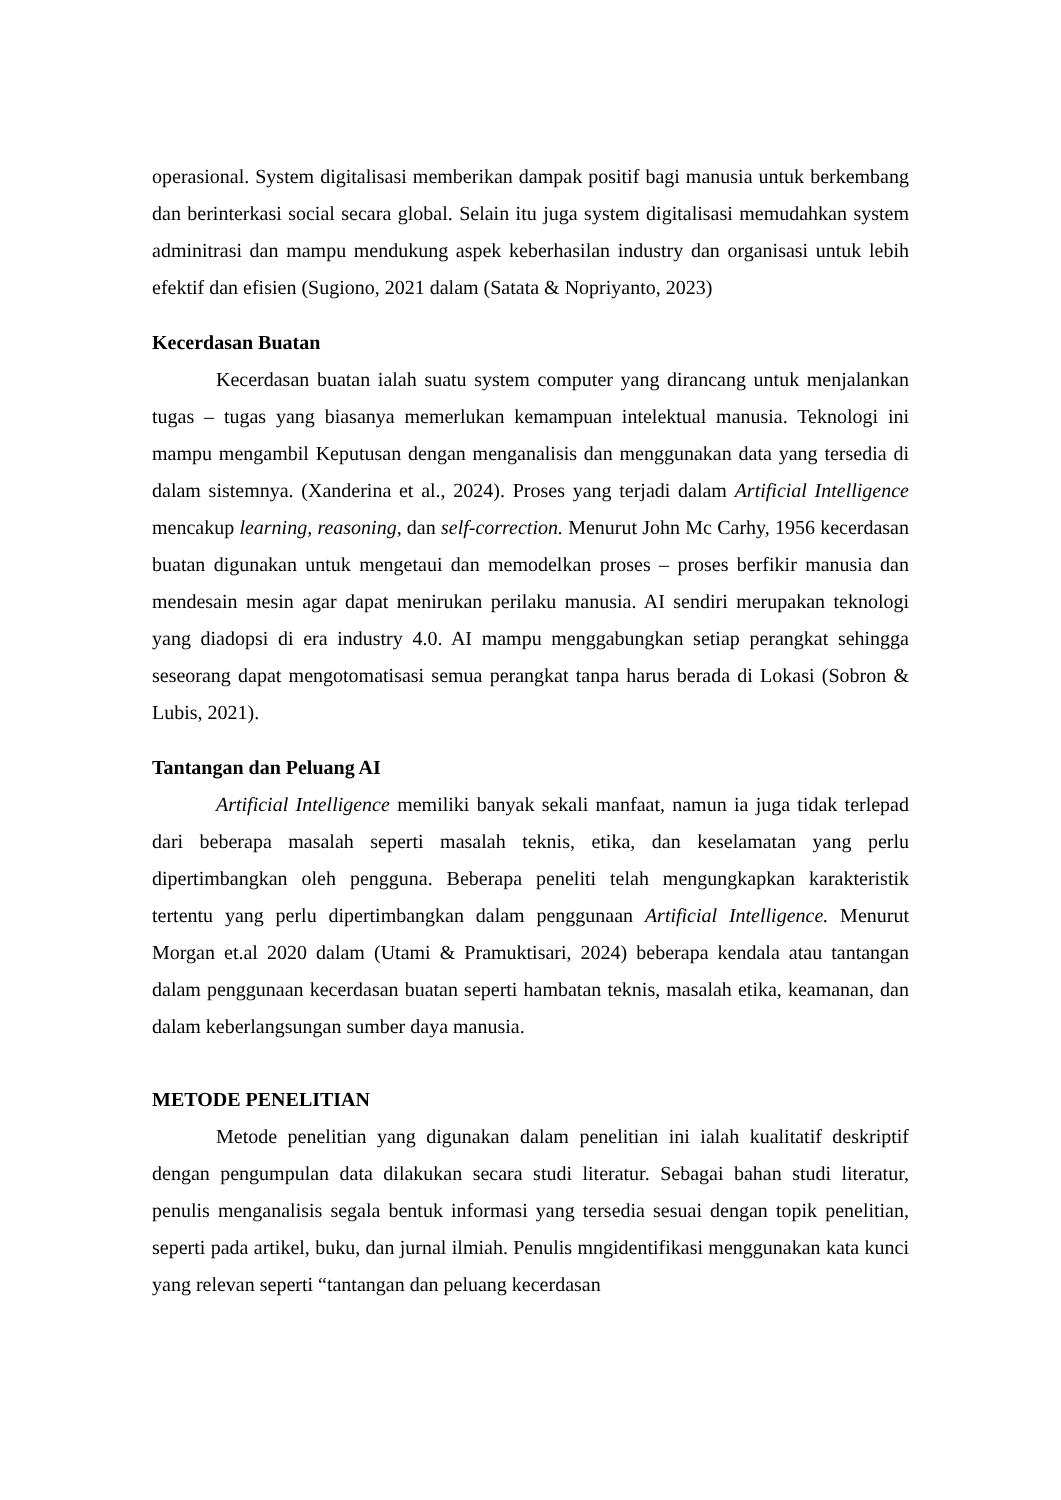operasional. System digitalisasi memberikan dampak positif bagi manusia untuk berkembang dan berinterkasi social secara global. Selain itu juga system digitalisasi memudahkan system adminitrasi dan mampu mendukung aspek keberhasilan industry dan organisasi untuk lebih efektif dan efisien (Sugiono, 2021 dalam (Satata & Nopriyanto, 2023)
Kecerdasan Buatan
Kecerdasan buatan ialah suatu system computer yang dirancang untuk menjalankan tugas – tugas yang biasanya memerlukan kemampuan intelektual manusia. Teknologi ini mampu mengambil Keputusan dengan menganalisis dan menggunakan data yang tersedia di dalam sistemnya. (Xanderina et al., 2024). Proses yang terjadi dalam Artificial Intelligence mencakup learning, reasoning, dan self-correction. Menurut John Mc Carhy, 1956 kecerdasan buatan digunakan untuk mengetaui dan memodelkan proses – proses berfikir manusia dan mendesain mesin agar dapat menirukan perilaku manusia. AI sendiri merupakan teknologi yang diadopsi di era industry 4.0. AI mampu menggabungkan setiap perangkat sehingga seseorang dapat mengotomatisasi semua perangkat tanpa harus berada di Lokasi (Sobron & Lubis, 2021).
Tantangan dan Peluang AI
Artificial Intelligence memiliki banyak sekali manfaat, namun ia juga tidak terlepad dari beberapa masalah seperti masalah teknis, etika, dan keselamatan yang perlu dipertimbangkan oleh pengguna. Beberapa peneliti telah mengungkapkan karakteristik tertentu yang perlu dipertimbangkan dalam penggunaan Artificial Intelligence. Menurut Morgan et.al 2020 dalam (Utami & Pramuktisari, 2024) beberapa kendala atau tantangan dalam penggunaan kecerdasan buatan seperti hambatan teknis, masalah etika, keamanan, dan dalam keberlangsungan sumber daya manusia.
METODE PENELITIAN
Metode penelitian yang digunakan dalam penelitian ini ialah kualitatif deskriptif dengan pengumpulan data dilakukan secara studi literatur. Sebagai bahan studi literatur, penulis menganalisis segala bentuk informasi yang tersedia sesuai dengan topik penelitian, seperti pada artikel, buku, dan jurnal ilmiah. Penulis mngidentifikasi menggunakan kata kunci yang relevan seperti “tantangan dan peluang kecerdasan